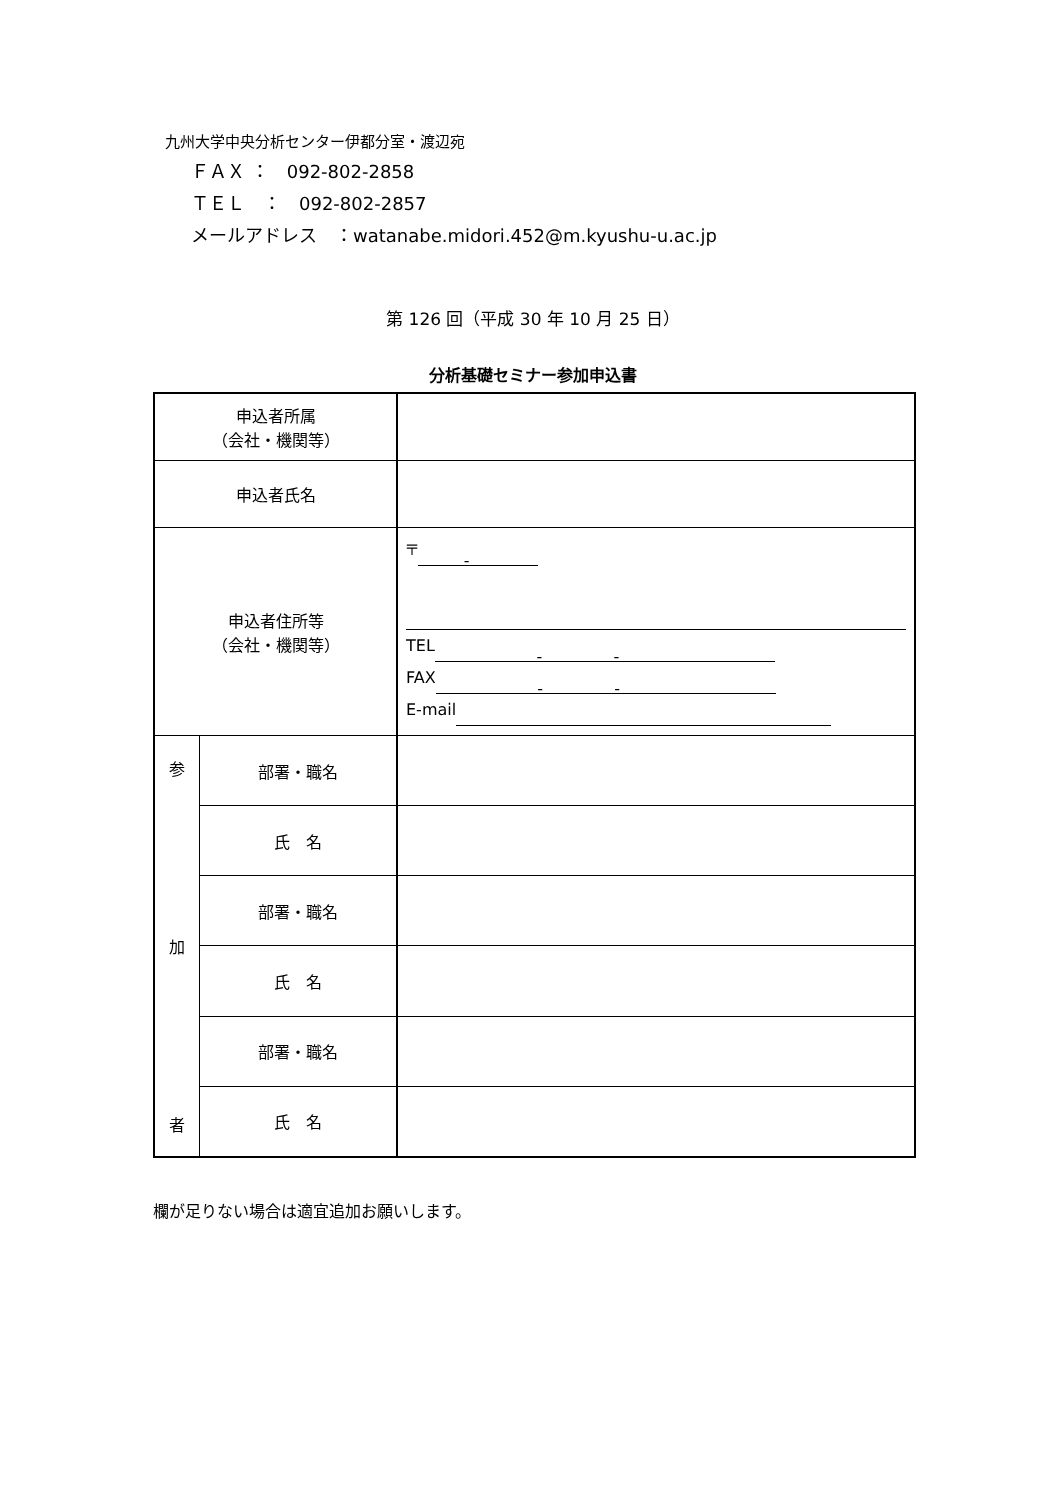九州大学中央分析センター伊都分室・渡辺宛
ＦＡＸ ：　092-802-2858
ＴＥＬ　：　092-802-2857
メールアドレス　：watanabe.midori.452@m.kyushu-u.ac.jp
第 126 回（平成 30 年 10 月 25 日）
分析基礎セミナー参加申込書
| 申込者所属 （会社・機関等） | | |
| 申込者氏名 | | |
| 申込者住所等 （会社・機関等） | | 〒 - TEL - - FAX - - E-mail |
| 参 加 者 | 部署・職名 | |
| | 氏 名 | |
| | 部署・職名 | |
| | 氏 名 | |
| | 部署・職名 | |
| | 氏 名 | |
欄が足りない場合は適宜追加お願いします。